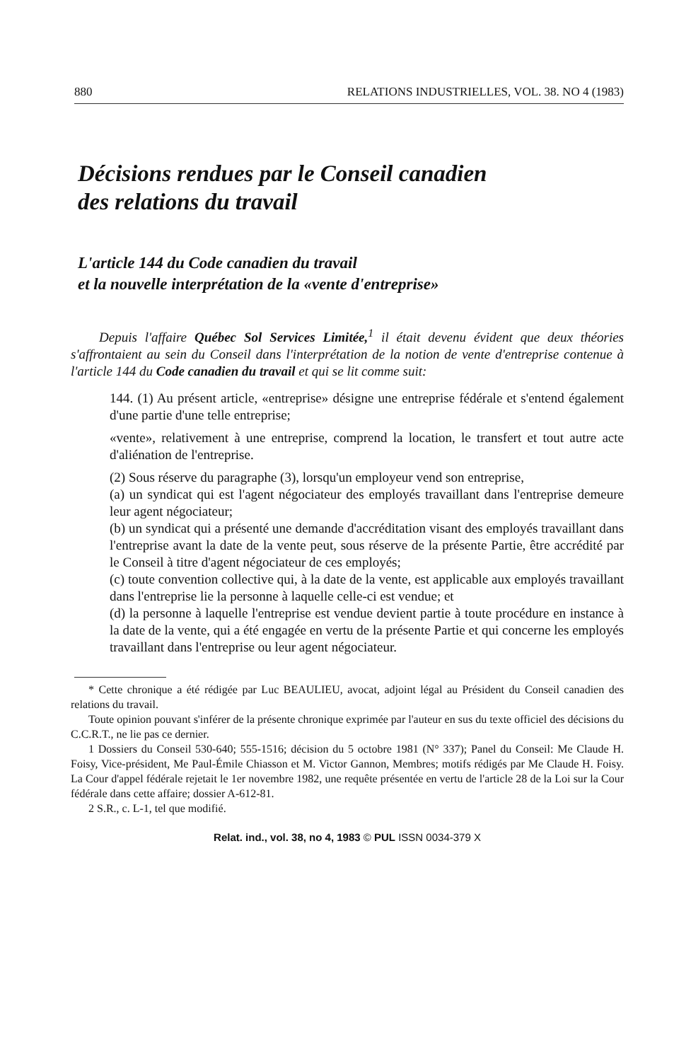880 RELATIONS INDUSTRIELLES, VOL. 38. NO 4 (1983)
Décisions rendues par le Conseil canadien
des relations du travail
L'article 144 du Code canadien du travail
et la nouvelle interprétation de la «vente d'entreprise»
Depuis l'affaire Québec Sol Services Limitée,<sup>1</sup> il était devenu évident que deux théories s'affrontaient au sein du Conseil dans l'interprétation de la notion de vente d'entreprise contenue à l'article 144 du Code canadien du travail et qui se lit comme suit:
144. (1) Au présent article, «entreprise» désigne une entreprise fédérale et s'entend également d'une partie d'une telle entreprise;
«vente», relativement à une entreprise, comprend la location, le transfert et tout autre acte d'aliénation de l'entreprise.
(2) Sous réserve du paragraphe (3), lorsqu'un employeur vend son entreprise,
(a) un syndicat qui est l'agent négociateur des employés travaillant dans l'entreprise demeure leur agent négociateur;
(b) un syndicat qui a présenté une demande d'accréditation visant des employés travaillant dans l'entreprise avant la date de la vente peut, sous réserve de la présente Partie, être accrédité par le Conseil à titre d'agent négociateur de ces employés;
(c) toute convention collective qui, à la date de la vente, est applicable aux employés travaillant dans l'entreprise lie la personne à laquelle celle-ci est vendue; et
(d) la personne à laquelle l'entreprise est vendue devient partie à toute procédure en instance à la date de la vente, qui a été engagée en vertu de la présente Partie et qui concerne les employés travaillant dans l'entreprise ou leur agent négociateur.
* Cette chronique a été rédigée par Luc BEAULIEU, avocat, adjoint légal au Président du Conseil canadien des relations du travail.
Toute opinion pouvant s'inférer de la présente chronique exprimée par l'auteur en sus du texte officiel des décisions du C.C.R.T., ne lie pas ce dernier.
1 Dossiers du Conseil 530-640; 555-1516; décision du 5 octobre 1981 (N° 337); Panel du Conseil: Me Claude H. Foisy, Vice-président, Me Paul-Émile Chiasson et M. Victor Gannon, Membres; motifs rédigés par Me Claude H. Foisy. La Cour d'appel fédérale rejetait le 1er novembre 1982, une requête présentée en vertu de l'article 28 de la Loi sur la Cour fédérale dans cette affaire; dossier A-612-81.
2 S.R., c. L-1, tel que modifié.
Relat. ind., vol. 38, no 4, 1983 © PUL ISSN 0034-379 X